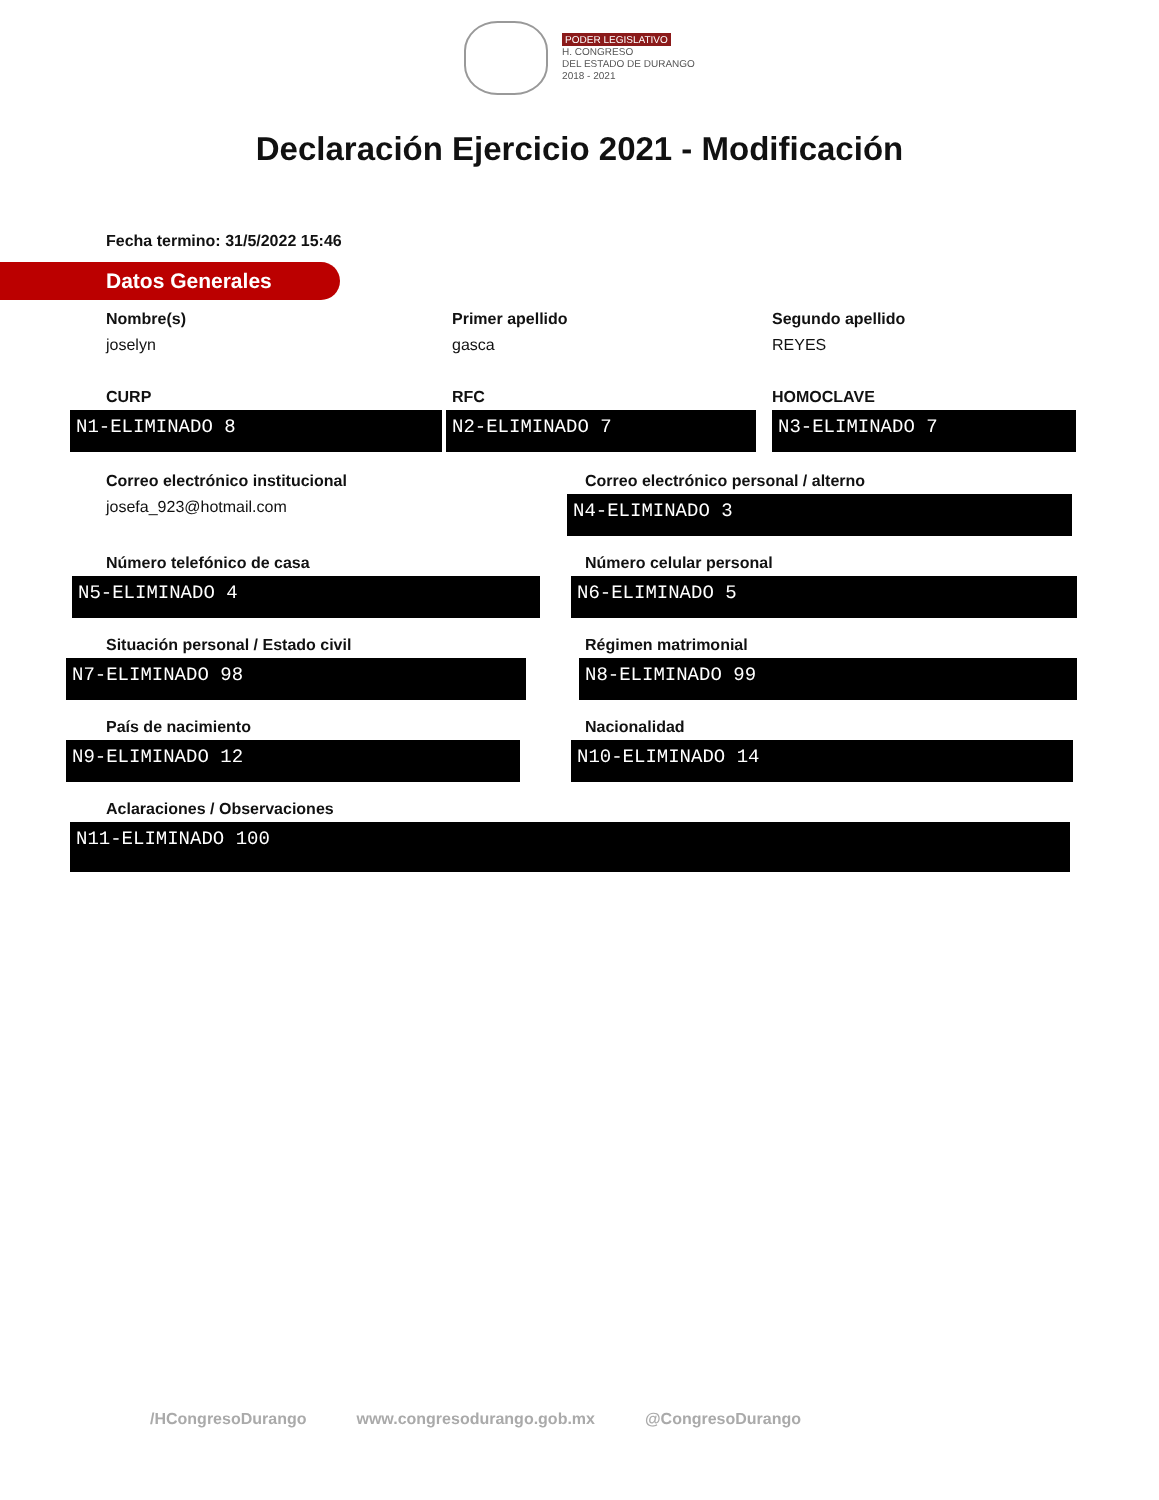PODER LEGISLATIVO
H. CONGRESO
DEL ESTADO DE DURANGO
2018 - 2021
Declaración Ejercicio 2021 - Modificación
Fecha termino: 31/5/2022 15:46
Datos Generales
Nombre(s)
joselyn
Primer apellido
gasca
Segundo apellido
REYES
CURP
N1-ELIMINADO 8
RFC
N2-ELIMINADO 7
HOMOCLAVE
N3-ELIMINADO 7
Correo electrónico institucional
josefa_923@hotmail.com
Correo electrónico personal / alterno
N4-ELIMINADO 3
Número telefónico de casa
N5-ELIMINADO 4
Número celular personal
N6-ELIMINADO 5
Situación personal / Estado civil
N7-ELIMINADO 98
Régimen matrimonial
N8-ELIMINADO 99
País de nacimiento
N9-ELIMINADO 12
Nacionalidad
N10-ELIMINADO 14
Aclaraciones / Observaciones
N11-ELIMINADO 100
/HCongresoDurango www.congresodurango.gob.mx @CongresoDurango